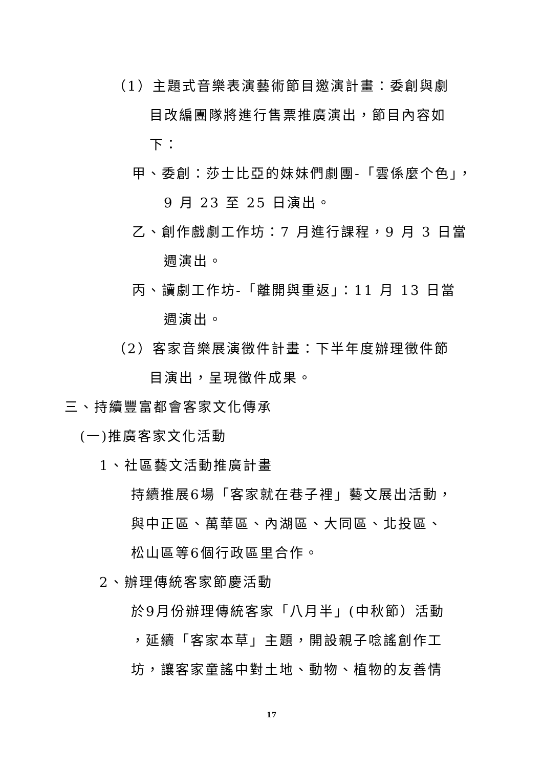（1）主題式音樂表演藝術節目邀演計畫：委創與劇
目改編團隊將進行售票推廣演出，節目內容如
下：
甲、委創：莎士比亞的妹妹們劇團-「雲係麼个色」，
9 月 23 至 25 日演出。
乙、創作戲劇工作坊：7 月進行課程，9 月 3 日當
週演出。
丙、讀劇工作坊-「離開與重返」：11 月 13 日當
週演出。
（2）客家音樂展演徵件計畫：下半年度辦理徵件節
目演出，呈現徵件成果。
三、持續豐富都會客家文化傳承
(一)推廣客家文化活動
1、社區藝文活動推廣計畫
持續推展6場「客家就在巷子裡」藝文展出活動，
與中正區、萬華區、內湖區、大同區、北投區、
松山區等6個行政區里合作。
2、辦理傳統客家節慶活動
於9月份辦理傳統客家「八月半」(中秋節）活動
，延續「客家本草」主題，開設親子唸謠創作工
坊，讓客家童謠中對土地、動物、植物的友善情
17